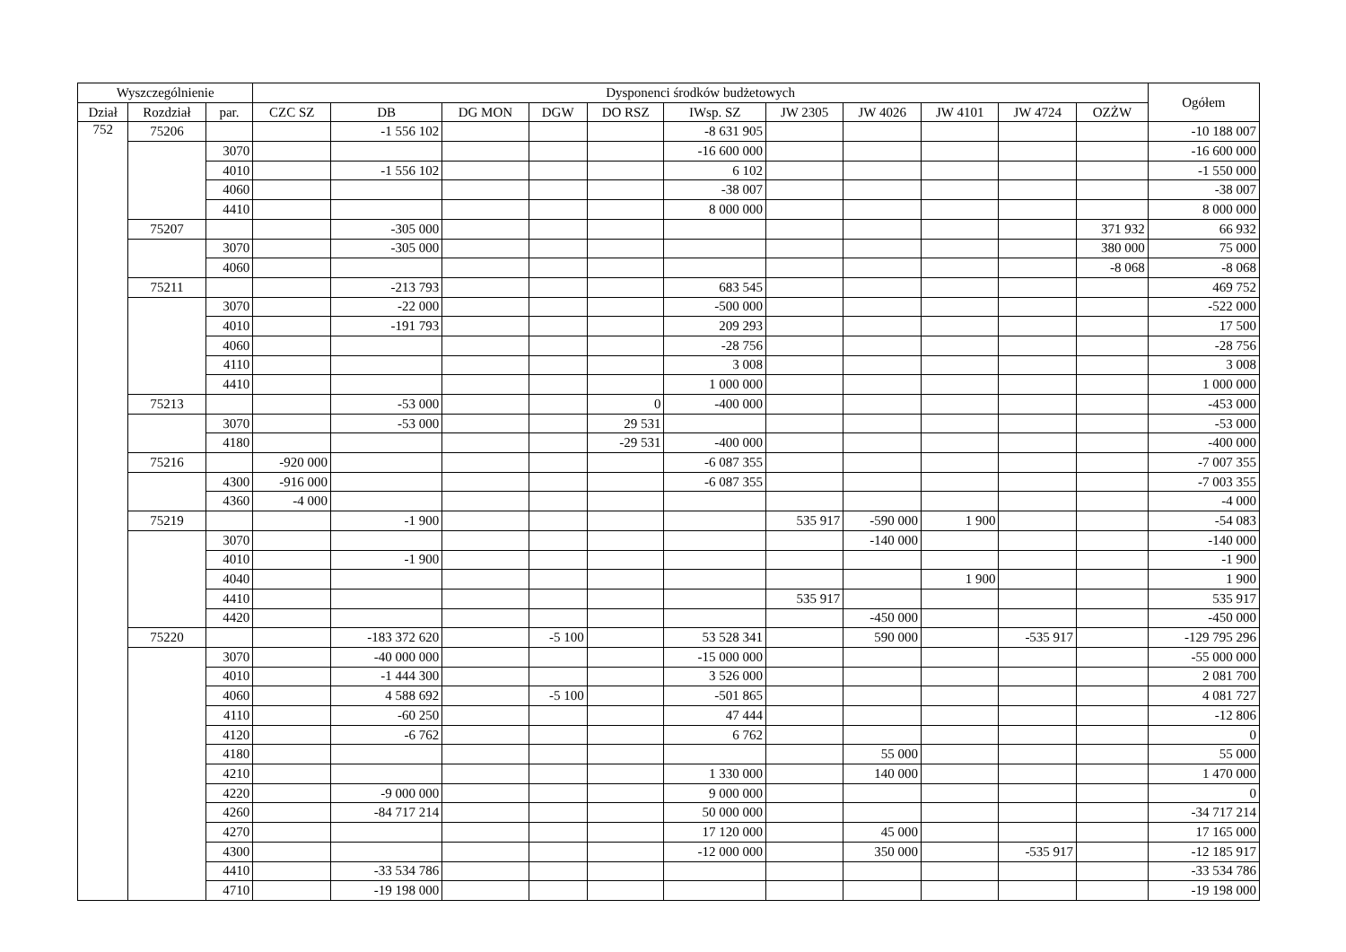| Wyszczególnienie | | | Dysponenci środków budżetowych | | | | | | | | | | | Ogółem |
| --- | --- | --- | --- | --- | --- | --- | --- | --- | --- | --- | --- | --- | --- | --- |
| Dział | Rozdział | par. | CZC SZ | DB | DG MON | DGW | DO RSZ | IWsp. SZ | JW 2305 | JW 4026 | JW 4101 | JW 4724 | OZŻW | |
| 752 | 75206 | | | -1 556 102 | | | | -8 631 905 | | | | | | -10 188 007 |
| | | 3070 | | | | | | -16 600 000 | | | | | | -16 600 000 |
| | | 4010 | | -1 556 102 | | | | 6 102 | | | | | | -1 550 000 |
| | | 4060 | | | | | | -38 007 | | | | | | -38 007 |
| | | 4410 | | | | | | 8 000 000 | | | | | | 8 000 000 |
| | 75207 | | | -305 000 | | | | | | | | | 371 932 | 66 932 |
| | | 3070 | | -305 000 | | | | | | | | | 380 000 | 75 000 |
| | | 4060 | | | | | | | | | | | -8 068 | -8 068 |
| | 75211 | | | -213 793 | | | | 683 545 | | | | | | 469 752 |
| | | 3070 | | -22 000 | | | | -500 000 | | | | | | -522 000 |
| | | 4010 | | -191 793 | | | | 209 293 | | | | | | 17 500 |
| | | 4060 | | | | | | -28 756 | | | | | | -28 756 |
| | | 4110 | | | | | | 3 008 | | | | | | 3 008 |
| | | 4410 | | | | | | 1 000 000 | | | | | | 1 000 000 |
| | 75213 | | | -53 000 | | | 0 | -400 000 | | | | | | -453 000 |
| | | 3070 | | -53 000 | | | 29 531 | | | | | | | -53 000 |
| | | 4180 | | | | | -29 531 | -400 000 | | | | | | -400 000 |
| | 75216 | | -920 000 | | | | | -6 087 355 | | | | | | -7 007 355 |
| | | 4300 | -916 000 | | | | | -6 087 355 | | | | | | -7 003 355 |
| | | 4360 | -4 000 | | | | | | | | | | | -4 000 |
| | 75219 | | | -1 900 | | | | | 535 917 | -590 000 | 1 900 | | | -54 083 |
| | | 3070 | | | | | | | | -140 000 | | | | -140 000 |
| | | 4010 | | -1 900 | | | | | | | | | | -1 900 |
| | | 4040 | | | | | | | | | 1 900 | | | 1 900 |
| | | 4410 | | | | | | | 535 917 | | | | | 535 917 |
| | | 4420 | | | | | | | | -450 000 | | | | -450 000 |
| | 75220 | | | -183 372 620 | | -5 100 | | 53 528 341 | | 590 000 | | -535 917 | | -129 795 296 |
| | | 3070 | | -40 000 000 | | | | -15 000 000 | | | | | | -55 000 000 |
| | | 4010 | | -1 444 300 | | | | 3 526 000 | | | | | | 2 081 700 |
| | | 4060 | | 4 588 692 | | -5 100 | | -501 865 | | | | | | 4 081 727 |
| | | 4110 | | -60 250 | | | | 47 444 | | | | | | -12 806 |
| | | 4120 | | -6 762 | | | | 6 762 | | | | | | 0 |
| | | 4180 | | | | | | | | 55 000 | | | | 55 000 |
| | | 4210 | | | | | | 1 330 000 | | 140 000 | | | | 1 470 000 |
| | | 4220 | | -9 000 000 | | | | 9 000 000 | | | | | | 0 |
| | | 4260 | | -84 717 214 | | | | 50 000 000 | | | | | | -34 717 214 |
| | | 4270 | | | | | | 17 120 000 | | 45 000 | | | | 17 165 000 |
| | | 4300 | | | | | | -12 000 000 | | 350 000 | | -535 917 | | -12 185 917 |
| | | 4410 | | -33 534 786 | | | | | | | | | | -33 534 786 |
| | | 4710 | | -19 198 000 | | | | | | | | | | -19 198 000 |